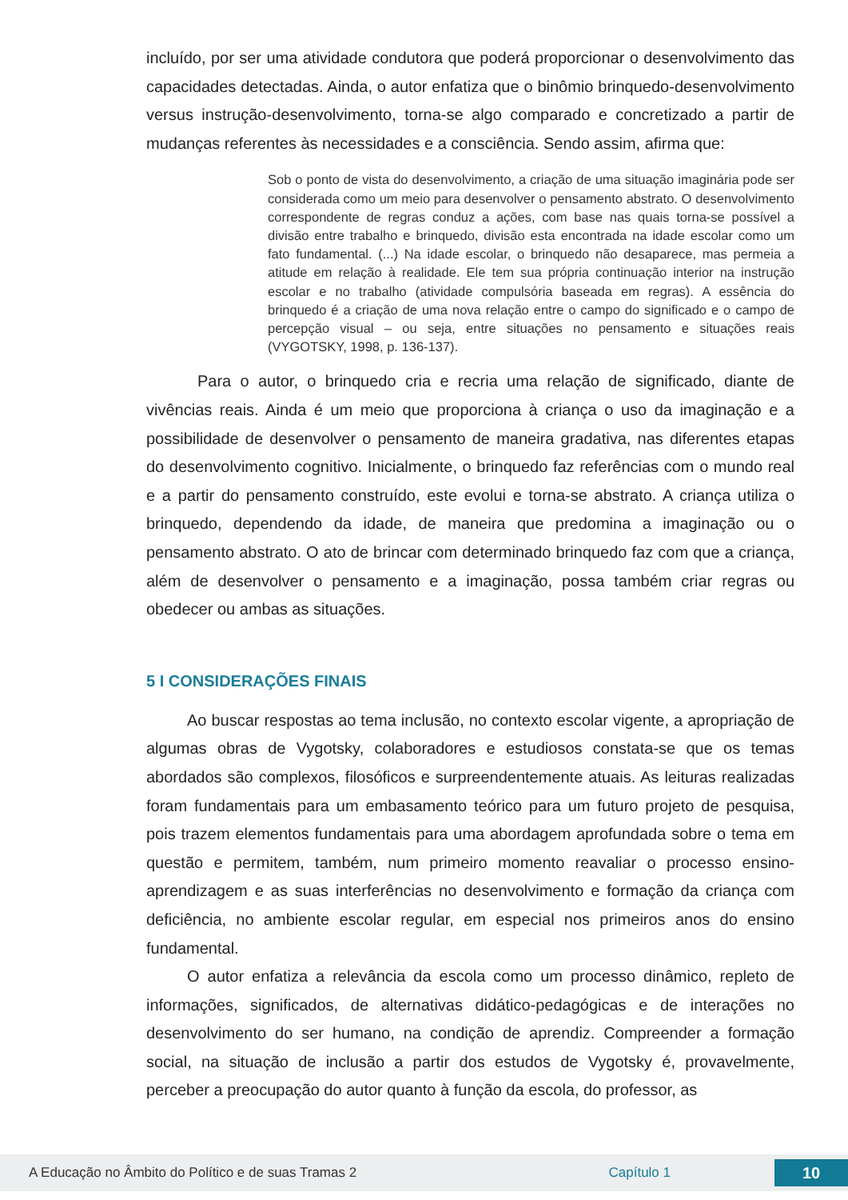incluído, por ser uma atividade condutora que poderá proporcionar o desenvolvimento das capacidades detectadas. Ainda, o autor enfatiza que o binômio brinquedo-desenvolvimento versus instrução-desenvolvimento, torna-se algo comparado e concretizado a partir de mudanças referentes às necessidades e a consciência. Sendo assim, afirma que:
Sob o ponto de vista do desenvolvimento, a criação de uma situação imaginária pode ser considerada como um meio para desenvolver o pensamento abstrato. O desenvolvimento correspondente de regras conduz a ações, com base nas quais torna-se possível a divisão entre trabalho e brinquedo, divisão esta encontrada na idade escolar como um fato fundamental. (...) Na idade escolar, o brinquedo não desaparece, mas permeia a atitude em relação à realidade. Ele tem sua própria continuação interior na instrução escolar e no trabalho (atividade compulsória baseada em regras). A essência do brinquedo é a criação de uma nova relação entre o campo do significado e o campo de percepção visual – ou seja, entre situações no pensamento e situações reais (VYGOTSKY, 1998, p. 136-137).
Para o autor, o brinquedo cria e recria uma relação de significado, diante de vivências reais. Ainda é um meio que proporciona à criança o uso da imaginação e a possibilidade de desenvolver o pensamento de maneira gradativa, nas diferentes etapas do desenvolvimento cognitivo. Inicialmente, o brinquedo faz referências com o mundo real e a partir do pensamento construído, este evolui e torna-se abstrato. A criança utiliza o brinquedo, dependendo da idade, de maneira que predomina a imaginação ou o pensamento abstrato. O ato de brincar com determinado brinquedo faz com que a criança, além de desenvolver o pensamento e a imaginação, possa também criar regras ou obedecer ou ambas as situações.
5 I CONSIDERAÇÕES FINAIS
Ao buscar respostas ao tema inclusão, no contexto escolar vigente, a apropriação de algumas obras de Vygotsky, colaboradores e estudiosos constata-se que os temas abordados são complexos, filosóficos e surpreendentemente atuais. As leituras realizadas foram fundamentais para um embasamento teórico para um futuro projeto de pesquisa, pois trazem elementos fundamentais para uma abordagem aprofundada sobre o tema em questão e permitem, também, num primeiro momento reavaliar o processo ensino-aprendizagem e as suas interferências no desenvolvimento e formação da criança com deficiência, no ambiente escolar regular, em especial nos primeiros anos do ensino fundamental.
O autor enfatiza a relevância da escola como um processo dinâmico, repleto de informações, significados, de alternativas didático-pedagógicas e de interações no desenvolvimento do ser humano, na condição de aprendiz. Compreender a formação social, na situação de inclusão a partir dos estudos de Vygotsky é, provavelmente, perceber a preocupação do autor quanto à função da escola, do professor, as
A Educação no Âmbito do Político e de suas Tramas 2 Capítulo 1 10